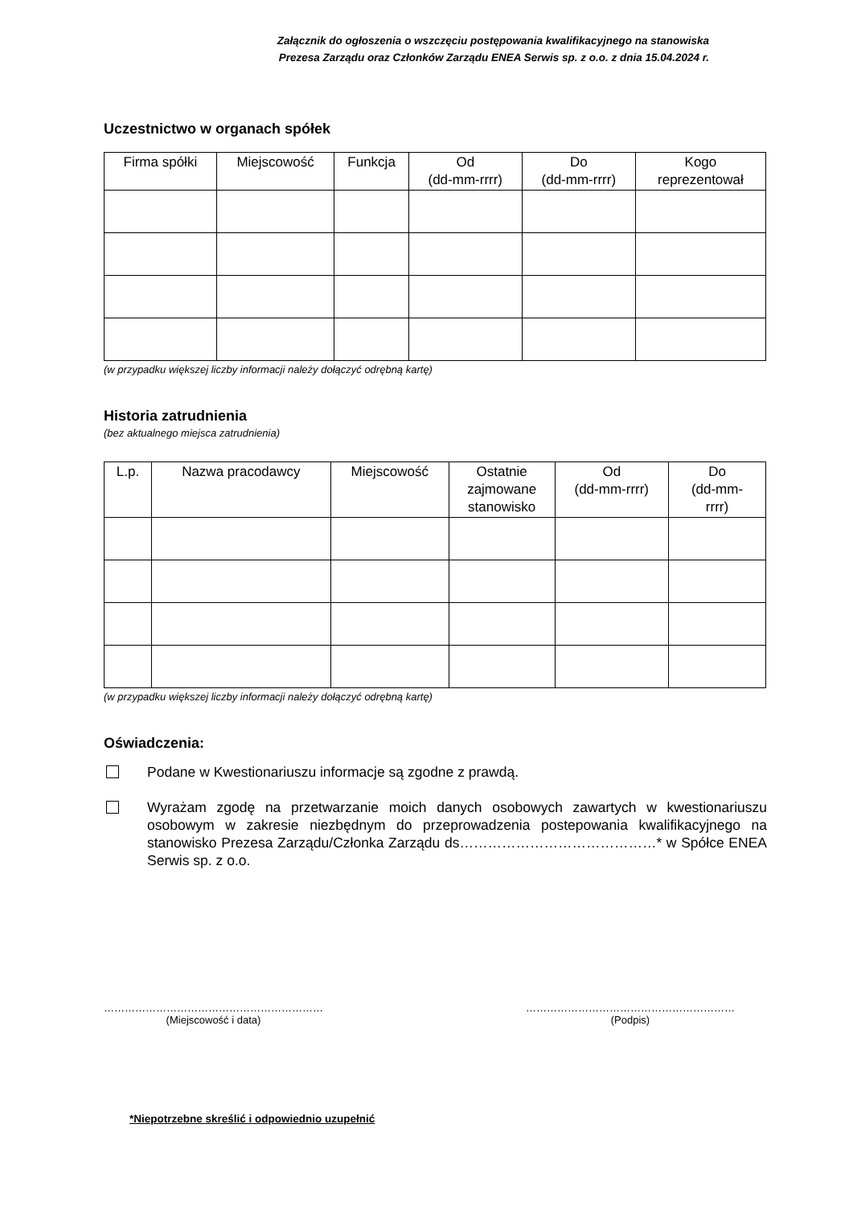Załącznik do ogłoszenia o wszczęciu postępowania kwalifikacyjnego na stanowiska
Prezesa Zarządu oraz Członków Zarządu ENEA Serwis sp. z o.o. z dnia 15.04.2024 r.
Uczestnictwo w organach spółek
| Firma spółki | Miejscowość | Funkcja | Od (dd-mm-rrrr) | Do (dd-mm-rrrr) | Kogo reprezentował |
| --- | --- | --- | --- | --- | --- |
(w przypadku większej liczby informacji należy dołączyć odrębną kartę)
Historia zatrudnienia
(bez aktualnego miejsca zatrudnienia)
| L.p. | Nazwa pracodawcy | Miejscowość | Ostatnie zajmowane stanowisko | Od (dd-mm-rrrr) | Do (dd-mm- rrrr) |
| --- | --- | --- | --- | --- | --- |
(w przypadku większej liczby informacji należy dołączyć odrębną kartę)
Oświadczenia:
Podane w Kwestionariuszu informacje są zgodne z prawdą.
Wyrażam zgodę na przetwarzanie moich danych osobowych zawartych w kwestionariuszu osobowym w zakresie niezbędnym do przeprowadzenia postepowania kwalifikacyjnego na stanowisko Prezesa Zarządu/Członka Zarządu ds……………………………………* w Spółce ENEA Serwis sp. z o.o.
………………………………………………………
(Miejscowość i data)
……………………………………………………
(Podpis)
*Niepotrzebne skreślić i odpowiednio uzupełnić